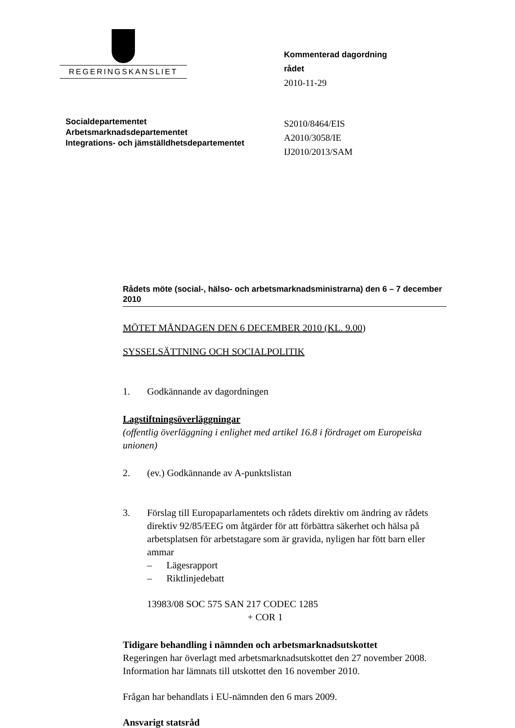REGERINGSKANSLIET
Kommenterad dagordning
rådet
2010-11-29
Socialdepartementet
Arbetsmarknadsdepartementet
Integrations- och jämställdhetsdepartementet
S2010/8464/EIS
A2010/3058/IE
IJ2010/2013/SAM
Rådets möte (social-, hälso- och arbetsmarknadsministrarna) den 6 – 7 december 2010
MÖTET MÅNDAGEN DEN 6 DECEMBER 2010 (KL. 9.00)
SYSSELSÄTTNING OCH SOCIALPOLITIK
1. Godkännande av dagordningen
Lagstiftningsöverläggningar
(offentlig överläggning i enlighet med artikel 16.8 i fördraget om Europeiska unionen)
2. (ev.) Godkännande av A-punktslistan
3. Förslag till Europaparlamentets och rådets direktiv om ändring av rådets direktiv 92/85/EEG om åtgärder för att förbättra säkerhet och hälsa på arbetsplatsen för arbetstagare som är gravida, nyligen har fött barn eller ammar
– Lägesrapport
– Riktlinjedebatt
13983/08 SOC 575 SAN 217 CODEC 1285
+ COR 1
Tidigare behandling i nämnden och arbetsmarknadsutskottet
Regeringen har överlagt med arbetsmarknadsutskottet den 27 november 2008. Information har lämnats till utskottet den 16 november 2010.
Frågan har behandlats i EU-nämnden den 6 mars 2009.
Ansvarigt statsråd